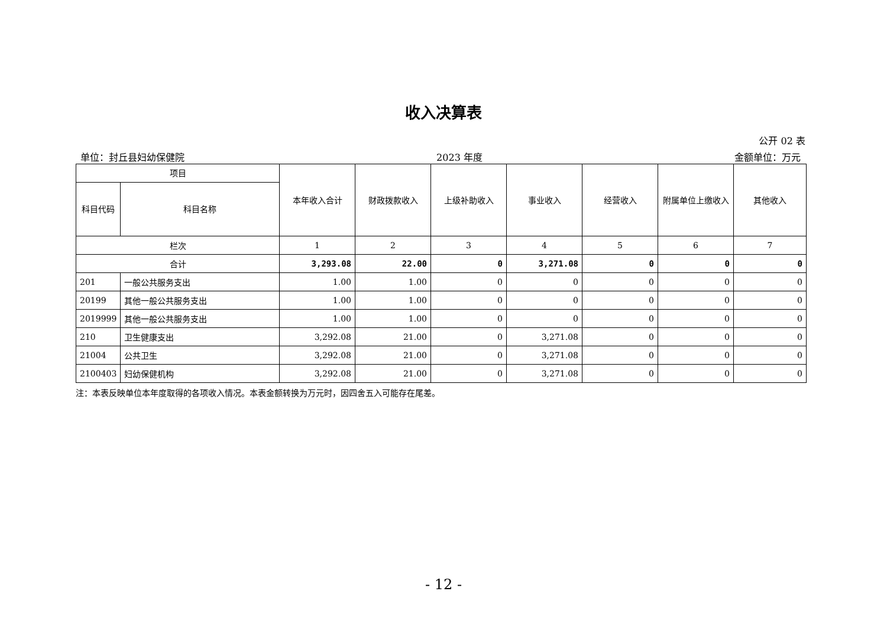收入决算表
公开 02 表
单位：封丘县妇幼保健院 2023 年度 金额单位：万元
| 项目 | | 本年收入合计 | 财政拨款收入 | 上级补助收入 | 事业收入 | 经营收入 | 附属单位上缴收入 | 其他收入 |
| --- | --- | --- | --- | --- | --- | --- | --- | --- |
| 科目代码 | 科目名称 | | | | | | | |
| 栏次 | | 1 | 2 | 3 | 4 | 5 | 6 | 7 |
| 合计 | | 3,293.08 | 22.00 | 0 | 3,271.08 | 0 | 0 | 0 |
| 201 | 一般公共服务支出 | 1.00 | 1.00 | 0 | 0 | 0 | 0 | 0 |
| 20199 | 其他一般公共服务支出 | 1.00 | 1.00 | 0 | 0 | 0 | 0 | 0 |
| 2019999 | 其他一般公共服务支出 | 1.00 | 1.00 | 0 | 0 | 0 | 0 | 0 |
| 210 | 卫生健康支出 | 3,292.08 | 21.00 | 0 | 3,271.08 | 0 | 0 | 0 |
| 21004 | 公共卫生 | 3,292.08 | 21.00 | 0 | 3,271.08 | 0 | 0 | 0 |
| 2100403 | 妇幼保健机构 | 3,292.08 | 21.00 | 0 | 3,271.08 | 0 | 0 | 0 |
注：本表反映单位本年度取得的各项收入情况。本表金额转换为万元时，因四舍五入可能存在尾差。
- 12 -